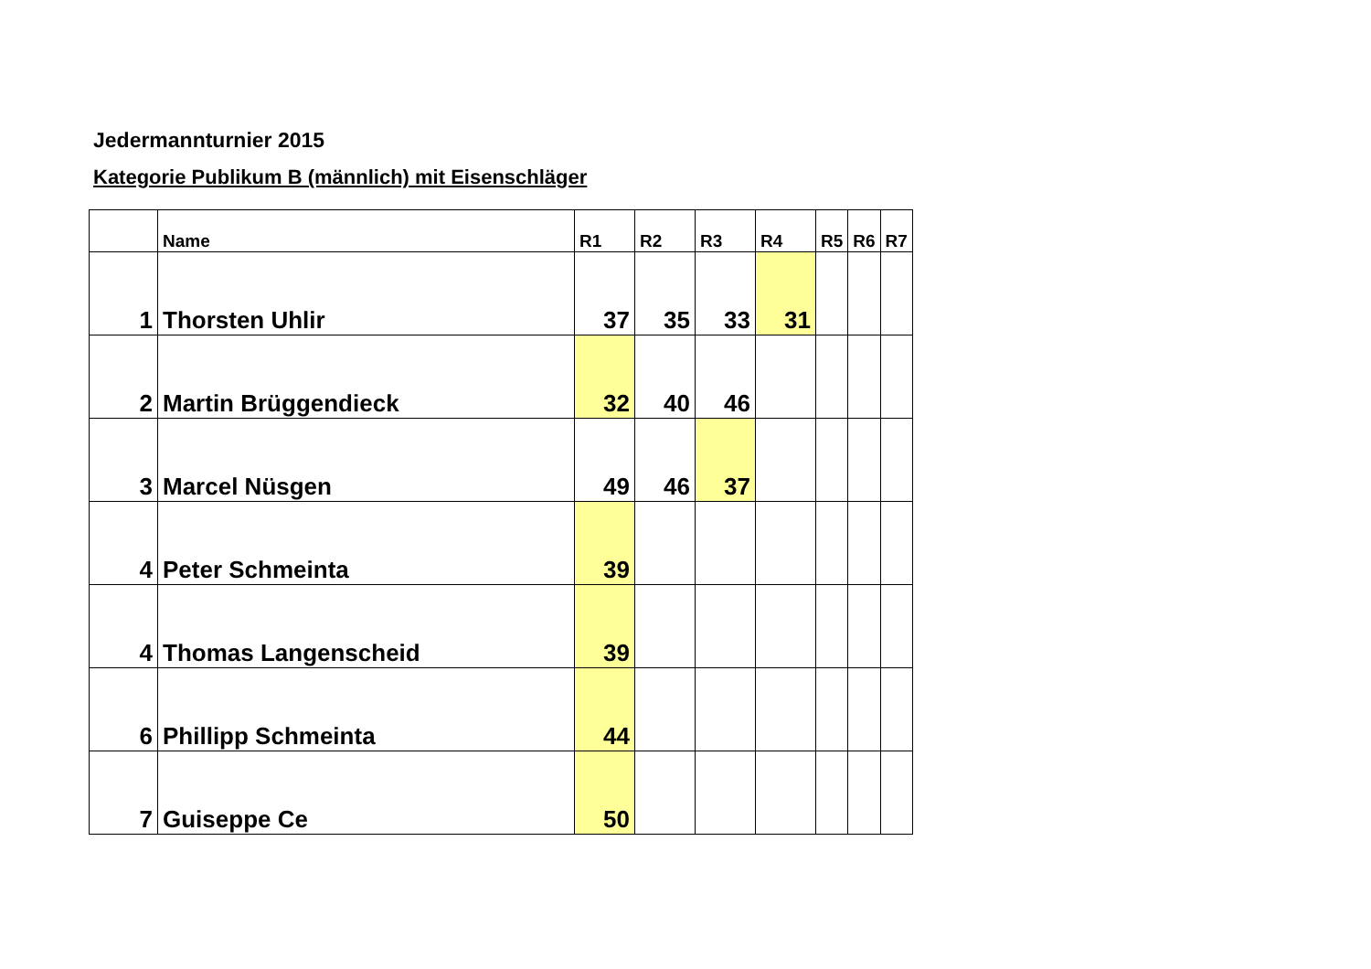Jedermannturnier 2015
Kategorie Publikum B (männlich) mit Eisenschläger
| | Name | R1 | R2 | R3 | R4 | R5 | R6 | R7 |
| --- | --- | --- | --- | --- | --- | --- | --- | --- |
| 1 | Thorsten Uhlir | 37 | 35 | 33 | 31 | | | |
| 2 | Martin Brüggendieck | 32 | 40 | 46 | | | | |
| 3 | Marcel Nüsgen | 49 | 46 | 37 | | | | |
| 4 | Peter Schmeinta | 39 | | | | | | |
| 4 | Thomas Langenscheid | 39 | | | | | | |
| 6 | Phillipp Schmeinta | 44 | | | | | | |
| 7 | Guiseppe Ce | 50 | | | | | | |